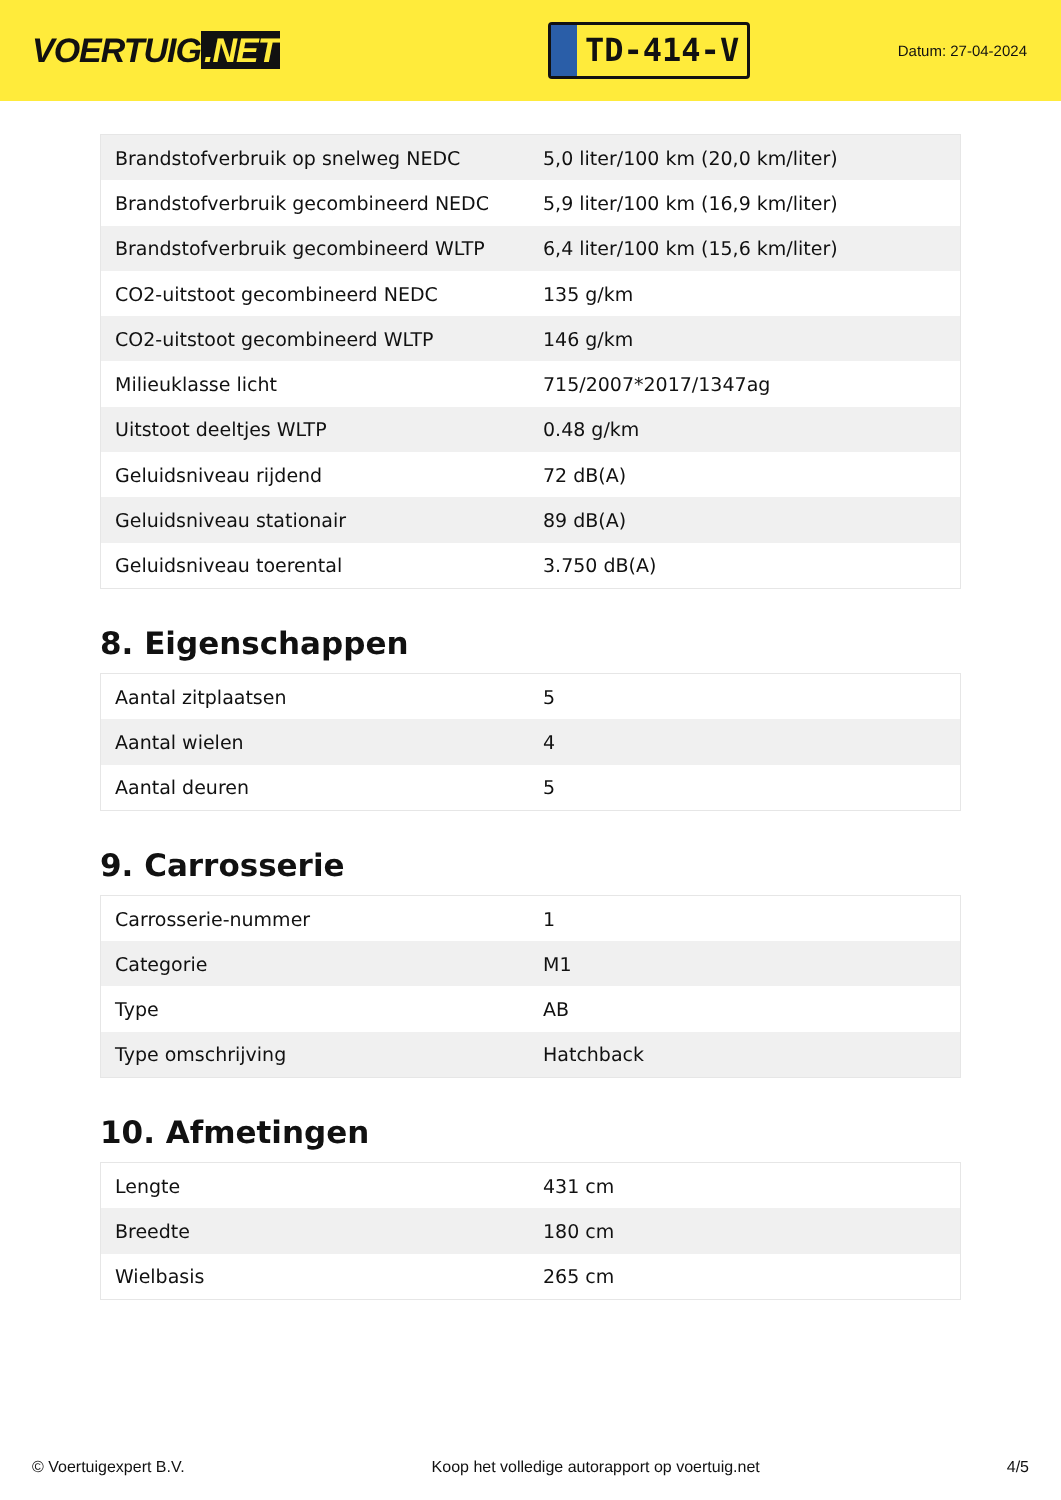VOERTUIG.NET
TD-414-V
Datum: 27-04-2024
| Brandstofverbruik op snelweg NEDC | 5,0 liter/100 km (20,0 km/liter) |
| Brandstofverbruik gecombineerd NEDC | 5,9 liter/100 km (16,9 km/liter) |
| Brandstofverbruik gecombineerd WLTP | 6,4 liter/100 km (15,6 km/liter) |
| CO2-uitstoot gecombineerd NEDC | 135 g/km |
| CO2-uitstoot gecombineerd WLTP | 146 g/km |
| Milieuklasse licht | 715/2007*2017/1347ag |
| Uitstoot deeltjes WLTP | 0.48 g/km |
| Geluidsniveau rijdend | 72 dB(A) |
| Geluidsniveau stationair | 89 dB(A) |
| Geluidsniveau toerental | 3.750 dB(A) |
8. Eigenschappen
| Aantal zitplaatsen | 5 |
| Aantal wielen | 4 |
| Aantal deuren | 5 |
9. Carrosserie
| Carrosserie-nummer | 1 |
| Categorie | M1 |
| Type | AB |
| Type omschrijving | Hatchback |
10. Afmetingen
| Lengte | 431 cm |
| Breedte | 180 cm |
| Wielbasis | 265 cm |
© Voertuigexpert B.V. Koop het volledige autorapport op voertuig.net 4/5